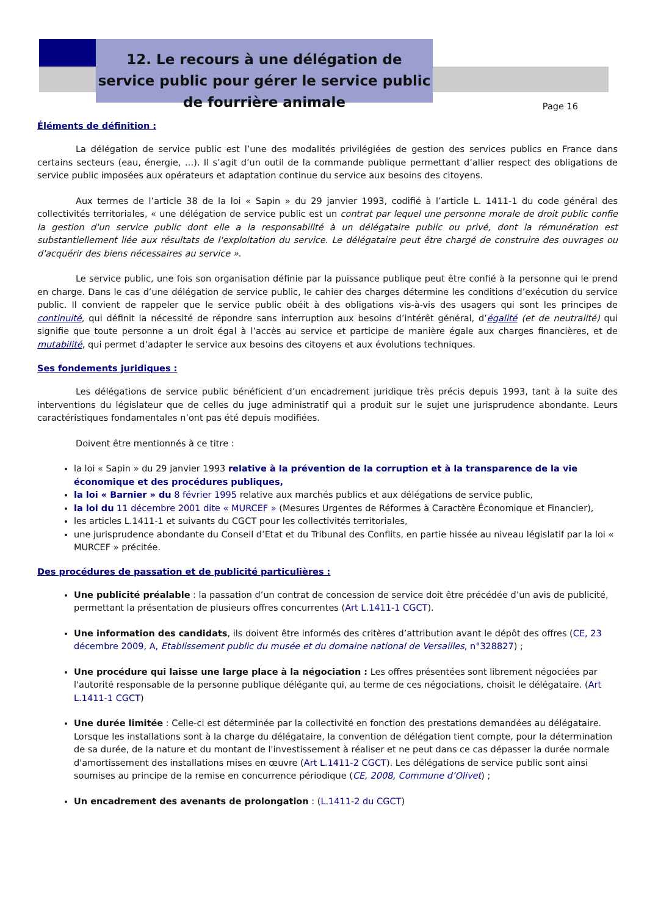12. Le recours à une délégation de service public pour gérer le service public de fourrière animale
Page 16
Éléments de définition :
La délégation de service public est l’une des modalités privilégiées de gestion des services publics en France dans certains secteurs (eau, énergie, …). Il s’agit d’un outil de la commande publique permettant d’allier respect des obligations de service public imposées aux opérateurs et adaptation continue du service aux besoins des citoyens.
Aux termes de l’article 38 de la loi « Sapin » du 29 janvier 1993, codifié à l’article L. 1411-1 du code général des collectivités territoriales, « une délégation de service public est un contrat par lequel une personne morale de droit public confie la gestion d'un service public dont elle a la responsabilité à un délégataire public ou privé, dont la rémunération est substantiellement liée aux résultats de l'exploitation du service. Le délégataire peut être chargé de construire des ouvrages ou d'acquérir des biens nécessaires au service ».
Le service public, une fois son organisation définie par la puissance publique peut être confié à la personne qui le prend en charge. Dans le cas d’une délégation de service public, le cahier des charges détermine les conditions d’exécution du service public. Il convient de rappeler que le service public obéit à des obligations vis-à-vis des usagers qui sont les principes de continuité, qui définit la nécessité de répondre sans interruption aux besoins d’intérêt général, d’égalité (et de neutralité) qui signifie que toute personne a un droit égal à l’accès au service et participe de manière égale aux charges financières, et de mutabilité, qui permet d’adapter le service aux besoins des citoyens et aux évolutions techniques.
Ses fondements juridiques :
Les délégations de service public bénéficient d’un encadrement juridique très précis depuis 1993, tant à la suite des interventions du législateur que de celles du juge administratif qui a produit sur le sujet une jurisprudence abondante. Leurs caractéristiques fondamentales n’ont pas été depuis modifiées.
Doivent être mentionnés à ce titre :
la loi « Sapin » du 29 janvier 1993 relative à la prévention de la corruption et à la transparence de la vie économique et des procédures publiques,
la loi « Barnier » du 8 février 1995 relative aux marchés publics et aux délégations de service public,
la loi du 11 décembre 2001 dite « MURCEF » (Mesures Urgentes de Réformes à Caractère Économique et Financier),
les articles L.1411-1 et suivants du CGCT pour les collectivités territoriales,
une jurisprudence abondante du Conseil d’Etat et du Tribunal des Conflits, en partie hissée au niveau législatif par la loi « MURCEF » précitée.
Des procédures de passation et de publicité particulières :
Une publicité préalable : la passation d’un contrat de concession de service doit être précédée d’un avis de publicité, permettant la présentation de plusieurs offres concurrentes (Art L.1411-1 CGCT).
Une information des candidats, ils doivent être informés des critères d’attribution avant le dépôt des offres (CE, 23 décembre 2009, A, Etablissement public du musée et du domaine national de Versailles, n°328827) ;
Une procédure qui laisse une large place à la négociation : Les offres présentées sont librement négociées par l'autorité responsable de la personne publique délégante qui, au terme de ces négociations, choisit le délégataire. (Art L.1411-1 CGCT)
Une durée limitée : Celle-ci est déterminée par la collectivité en fonction des prestations demandées au délégataire. Lorsque les installations sont à la charge du délégataire, la convention de délégation tient compte, pour la détermination de sa durée, de la nature et du montant de l'investissement à réaliser et ne peut dans ce cas dépasser la durée normale d'amortissement des installations mises en œuvre (Art L.1411-2 CGCT). Les délégations de service public sont ainsi soumises au principe de la remise en concurrence périodique (CE, 2008, Commune d’Olivet) ;
Un encadrement des avenants de prolongation : (L.1411-2 du CGCT)